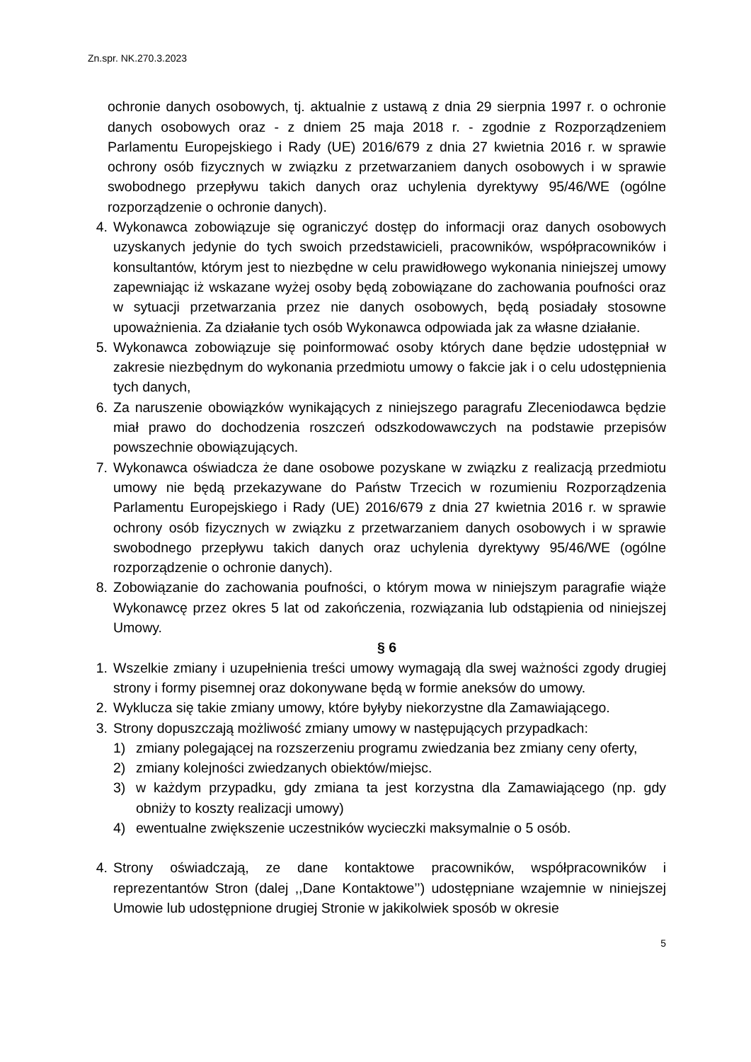Zn.spr. NK.270.3.2023
ochronie danych osobowych, tj. aktualnie z ustawą z dnia 29 sierpnia 1997 r. o ochronie danych osobowych oraz - z dniem 25 maja 2018 r. - zgodnie z Rozporządzeniem Parlamentu Europejskiego i Rady (UE) 2016/679 z dnia 27 kwietnia 2016 r. w sprawie ochrony osób fizycznych w związku z przetwarzaniem danych osobowych i w sprawie swobodnego przepływu takich danych oraz uchylenia dyrektywy 95/46/WE (ogólne rozporządzenie o ochronie danych).
4. Wykonawca zobowiązuje się ograniczyć dostęp do informacji oraz danych osobowych uzyskanych jedynie do tych swoich przedstawicieli, pracowników, współpracowników i konsultantów, którym jest to niezbędne w celu prawidłowego wykonania niniejszej umowy zapewniając iż wskazane wyżej osoby będą zobowiązane do zachowania poufności oraz w sytuacji przetwarzania przez nie danych osobowych, będą posiadały stosowne upoważnienia. Za działanie tych osób Wykonawca odpowiada jak za własne działanie.
5. Wykonawca zobowiązuje się poinformować osoby których dane będzie udostępniał w zakresie niezbędnym do wykonania przedmiotu umowy o fakcie jak i o celu udostępnienia tych danych,
6. Za naruszenie obowiązków wynikających z niniejszego paragrafu Zleceniodawca będzie miał prawo do dochodzenia roszczeń odszkodowawczych na podstawie przepisów powszechnie obowiązujących.
7. Wykonawca oświadcza że dane osobowe pozyskane w związku z realizacją przedmiotu umowy nie będą przekazywane do Państw Trzecich w rozumieniu Rozporządzenia Parlamentu Europejskiego i Rady (UE) 2016/679 z dnia 27 kwietnia 2016 r. w sprawie ochrony osób fizycznych w związku z przetwarzaniem danych osobowych i w sprawie swobodnego przepływu takich danych oraz uchylenia dyrektywy 95/46/WE (ogólne rozporządzenie o ochronie danych).
8. Zobowiązanie do zachowania poufności, o którym mowa w niniejszym paragrafie wiąże Wykonawcę przez okres 5 lat od zakończenia, rozwiązania lub odstąpienia od niniejszej Umowy.
§ 6
1. Wszelkie zmiany i uzupełnienia treści umowy wymagają dla swej ważności zgody drugiej strony i formy pisemnej oraz dokonywane będą w formie aneksów do umowy.
2. Wyklucza się takie zmiany umowy, które byłyby niekorzystne dla Zamawiającego.
3. Strony dopuszczają możliwość zmiany umowy w następujących przypadkach:
1) zmiany polegającej na rozszerzeniu programu zwiedzania bez zmiany ceny oferty,
2) zmiany kolejności zwiedzanych obiektów/miejsc.
3) w każdym przypadku, gdy zmiana ta jest korzystna dla Zamawiającego (np. gdy obniży to koszty realizacji umowy)
4) ewentualne zwiększenie uczestników wycieczki maksymalnie o 5 osób.
4. Strony oświadczają, ze dane kontaktowe pracowników, współpracowników i reprezentantów Stron (dalej ,,Dane Kontaktowe’’) udostępniane wzajemnie w niniejszej Umowie lub udostępnione drugiej Stronie w jakikolwiek sposób w okresie
5